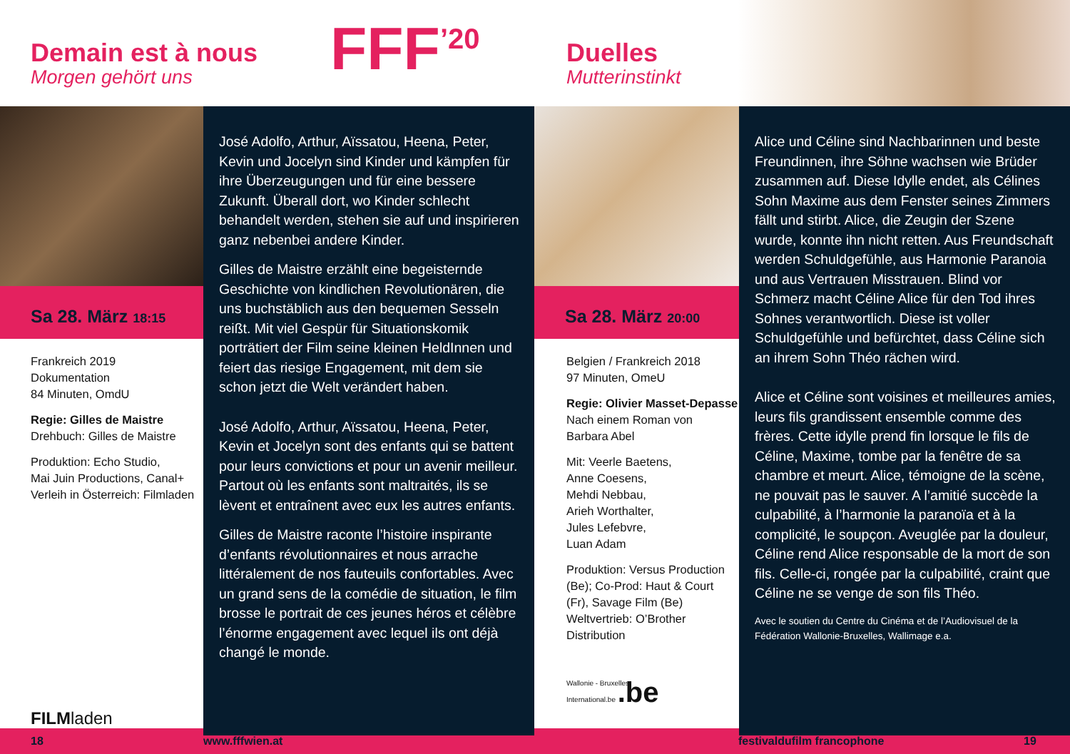Demain est à nous
Morgen gehört uns
FFF<sup>’20</sup>
Duelles
Mutterinstinkt
Sa 28. März 18:15
Frankreich 2019
Dokumentation
84 Minuten, OmdU
Regie: Gilles de Maistre
Drehbuch: Gilles de Maistre
Produktion: Echo Studio,
Mai Juin Productions, Canal+
Verleih in Österreich: Filmladen
FILMladen
José Adolfo, Arthur, Aïssatou, Heena, Peter, Kevin und Jocelyn sind Kinder und kämpfen für ihre Überzeugungen und für eine bessere Zukunft. Überall dort, wo Kinder schlecht behandelt werden, stehen sie auf und inspirieren ganz nebenbei andere Kinder.
Gilles de Maistre erzählt eine begeisternde Geschichte von kindlichen Revolutionären, die uns buchstäblich aus den bequemen Sesseln reißt. Mit viel Gespür für Situationskomik porträtiert der Film seine kleinen HeldInnen und feiert das riesige Engagement, mit dem sie schon jetzt die Welt verändert haben.
José Adolfo, Arthur, Aïssatou, Heena, Peter, Kevin et Jocelyn sont des enfants qui se battent pour leurs convictions et pour un avenir meilleur. Partout où les enfants sont maltraités, ils se lèvent et entraînent avec eux les autres enfants.
Gilles de Maistre raconte l’histoire inspirante d’enfants révolutionnaires et nous arrache littéralement de nos fauteuils confortables. Avec un grand sens de la comédie de situation, le film brosse le portrait de ces jeunes héros et célèbre l’énorme engagement avec lequel ils ont déjà changé le monde.
Sa 28. März 20:00
Belgien / Frankreich 2018
97 Minuten, OmeU
Regie: Olivier Masset-Depasse
Nach einem Roman von
Barbara Abel
Mit: Veerle Baetens,
Anne Coesens,
Mehdi Nebbau,
Arieh Worthalter,
Jules Lefebvre,
Luan Adam
Produktion: Versus Production (Be); Co-Prod: Haut & Court (Fr), Savage Film (Be)
Weltvertrieb: O’Brother Distribution
Wallonie - Bruxelles
International.be .be
Alice und Céline sind Nachbarinnen und beste Freundinnen, ihre Söhne wachsen wie Brüder zusammen auf. Diese Idylle endet, als Célines Sohn Maxime aus dem Fenster seines Zimmers fällt und stirbt. Alice, die Zeugin der Szene wurde, konnte ihn nicht retten. Aus Freundschaft werden Schuldgefühle, aus Harmonie Paranoia und aus Vertrauen Misstrauen. Blind vor Schmerz macht Céline Alice für den Tod ihres Sohnes verantwortlich. Diese ist voller Schuldgefühle und befürchtet, dass Céline sich an ihrem Sohn Théo rächen wird.
Alice et Céline sont voisines et meilleures amies, leurs fils grandissent ensemble comme des frères. Cette idylle prend fin lorsque le fils de Céline, Maxime, tombe par la fenêtre de sa chambre et meurt. Alice, témoigne de la scène, ne pouvait pas le sauver. A l’amitié succède la culpabilité, à l’harmonie la paranoïa et à la complicité, le soupçon. Aveuglée par la douleur, Céline rend Alice responsable de la mort de son fils. Celle-ci, rongée par la culpabilité, craint que Céline ne se venge de son fils Théo.
Avec le soutien du Centre du Cinéma et de l’Audiovisuel de la Fédération Wallonie-Bruxelles, Wallimage e.a.
18 www.fffwien.at festivaldufilm francophone 19